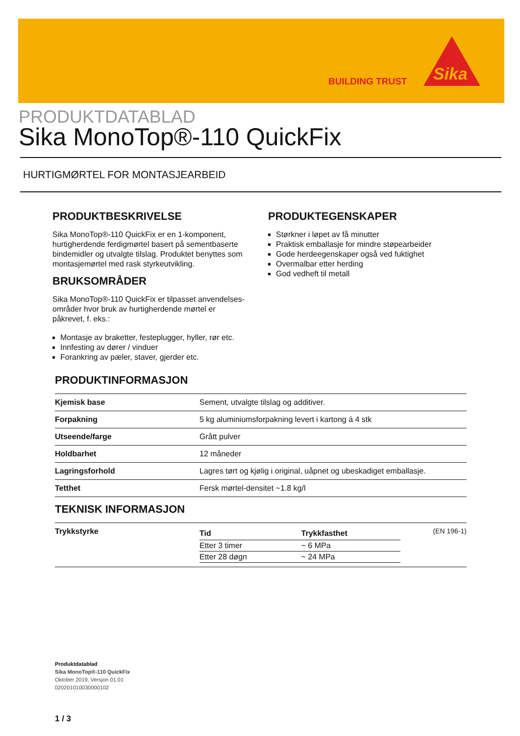BUILDING TRUST
Sika
PRODUKTDATABLAD
Sika MonoTop®-110 QuickFix
HURTIGMØRTEL FOR MONTASJEARBEID
PRODUKTBESKRIVELSE
Sika MonoTop®-110 QuickFix er en 1-komponent, hurtigherdende ferdigmørtel basert på sementbaserte bindemidler og utvalgte tilslag. Produktet benyttes som montasjemørtel med rask styrkeutvikling.
BRUKSOMRÅDER
Sika MonoTop®-110 QuickFix er tilpasset anvendelses-områder hvor bruk av hurtigherdende mørtel er påkrevet, f. eks.:
Montasje av braketter, festeplugger, hyller, rør etc.
Innfesting av dører / vinduer
Forankring av pæler, staver, gjerder etc.
PRODUKTEGENSKAPER
Størkner i løpet av få minutter
Praktisk emballasje for mindre støpearbeider
Gode herdeegenskaper også ved fuktighet
Overmalbar etter herding
God vedheft til metall
PRODUKTINFORMASJON
| Kjemisk base | Sement, utvalgte tilslag og additiver. |
| Forpakning | 5 kg aluminiumsforpakning levert i kartong á 4 stk |
| Utseende/farge | Grått pulver |
| Holdbarhet | 12 måneder |
| Lagringsforhold | Lagres tørt og kjølig i original, uåpnet og ubeskadiget emballasje. |
| Tetthet | Fersk mørtel-densitet ~1.8 kg/l |
TEKNISK INFORMASJON
| Trykkstyrke | / Tid / Trykkfasthet / / Etter 3 timer / ~ 6 MPa / / Etter 28 døgn / ~ 24 MPa / | (EN 196-1) |
Produktdatablad
Sika MonoTop®-110 QuickFix
Oktober 2019, Versjon 01.01
020201010030000102
1 / 3